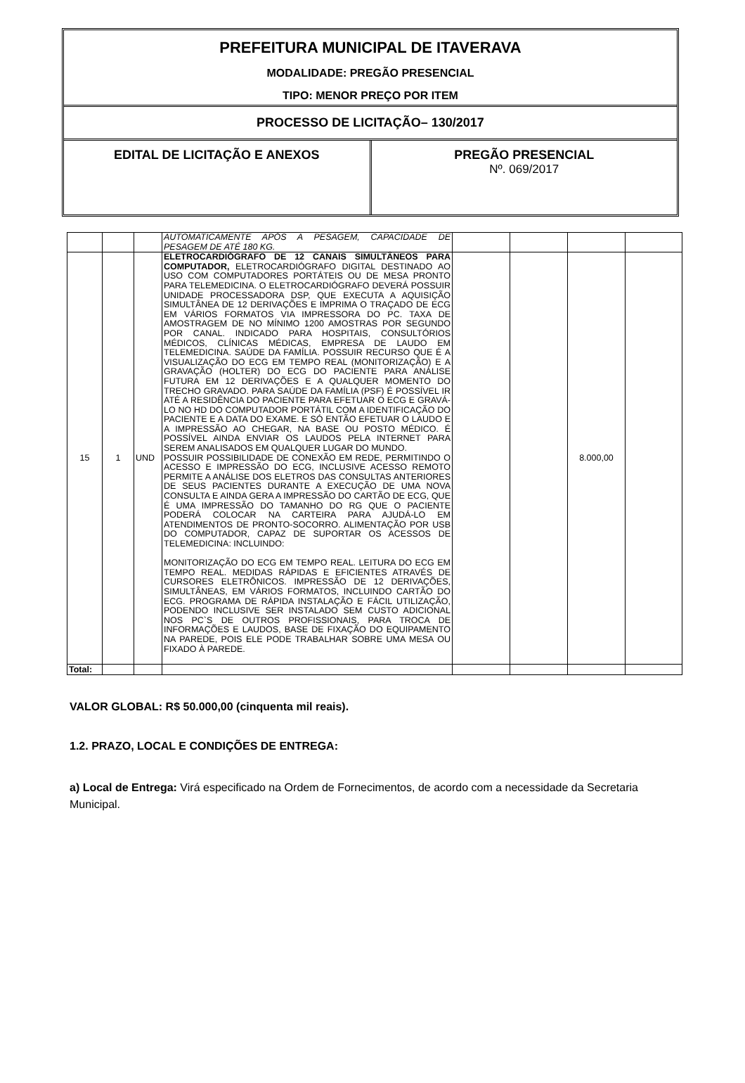PREFEITURA MUNICIPAL DE ITAVERAVA
MODALIDADE: PREGÃO PRESENCIAL
TIPO: MENOR PREÇO POR ITEM
PROCESSO DE LICITAÇÃO– 130/2017
EDITAL DE LICITAÇÃO E ANEXOS PREGÃO PRESENCIAL
Nº. 069/2017
| | | | AUTOMATICAMENTE APÓS A PESAGEM, CAPACIDADE DE PESAGEM DE ATÉ 180 KG. | | | | |
| 15 | 1 | UND | ELETROCARDIÓGRAFO DE 12 CANAIS SIMULTÂNEOS PARA COMPUTADOR, ELETROCARDIÓGRAFO DIGITAL DESTINADO AO USO COM COMPUTADORES PORTÁTEIS OU DE MESA PRONTO PARA TELEMEDICINA. O ELETROCARDIÓGRAFO DEVERÁ POSSUIR UNIDADE PROCESSADORA DSP, QUE EXECUTA A AQUISIÇÃO SIMULTÂNEA DE 12 DERIVAÇÕES E IMPRIMA O TRAÇADO DE ECG EM VÁRIOS FORMATOS VIA IMPRESSORA DO PC. TAXA DE AMOSTRAGEM DE NO MÍNIMO 1200 AMOSTRAS POR SEGUNDO POR CANAL. INDICADO PARA HOSPITAIS, CONSULTÓRIOS MÉDICOS, CLÍNICAS MÉDICAS, EMPRESA DE LAUDO EM TELEMEDICINA. SAÚDE DA FAMÍLIA. POSSUIR RECURSO QUE É A VISUALIZAÇÃO DO ECG EM TEMPO REAL (MONITORIZAÇÃO) E A GRAVAÇÃO (HOLTER) DO ECG DO PACIENTE PARA ANÁLISE FUTURA EM 12 DERIVAÇÕES E A QUALQUER MOMENTO DO TRECHO GRAVADO. PARA SAÚDE DA FAMÍLIA (PSF) É POSSÍVEL IR ATÉ A RESIDÊNCIA DO PACIENTE PARA EFETUAR O ECG E GRAVÁ-LO NO HD DO COMPUTADOR PORTÁTIL COM A IDENTIFICAÇÃO DO PACIENTE E A DATA DO EXAME. E SÓ ENTÃO EFETUAR O LAUDO E A IMPRESSÃO AO CHEGAR, NA BASE OU POSTO MÉDICO. É POSSÍVEL AINDA ENVIAR OS LAUDOS PELA INTERNET PARA SEREM ANALISADOS EM QUALQUER LUGAR DO MUNDO. POSSUIR POSSIBILIDADE DE CONEXÃO EM REDE, PERMITINDO O ACESSO E IMPRESSÃO DO ECG, INCLUSIVE ACESSO REMOTO PERMITE A ANÁLISE DOS ELETROS DAS CONSULTAS ANTERIORES DE SEUS PACIENTES DURANTE A EXECUÇÃO DE UMA NOVA CONSULTA E AINDA GERA A IMPRESSÃO DO CARTÃO DE ECG, QUE É UMA IMPRESSÃO DO TAMANHO DO RG QUE O PACIENTE PODERÁ COLOCAR NA CARTEIRA PARA AJUDÁ-LO EM ATENDIMENTOS DE PRONTO-SOCORRO. ALIMENTAÇÃO POR USB DO COMPUTADOR, CAPAZ DE SUPORTAR OS ACESSOS DE TELEMEDICINA: INCLUINDO: MONITORIZAÇÃO DO ECG EM TEMPO REAL. LEITURA DO ECG EM TEMPO REAL. MEDIDAS RÁPIDAS E EFICIENTES ATRAVÉS DE CURSORES ELETRÔNICOS. IMPRESSÃO DE 12 DERIVAÇÕES, SIMULTÂNEAS, EM VÁRIOS FORMATOS, INCLUINDO CARTÃO DO ECG. PROGRAMA DE RÁPIDA INSTALAÇÃO E FÁCIL UTILIZAÇÃO, PODENDO INCLUSIVE SER INSTALADO SEM CUSTO ADICIONAL NOS PC`S DE OUTROS PROFISSIONAIS, PARA TROCA DE INFORMAÇÕES E LAUDOS, BASE DE FIXAÇÃO DO EQUIPAMENTO NA PAREDE, POIS ELE PODE TRABALHAR SOBRE UMA MESA OU FIXADO À PAREDE. | | | 8.000,00 | |
| Total: | | | | | | | |
VALOR GLOBAL: R$ 50.000,00 (cinquenta mil reais).
1.2. PRAZO, LOCAL E CONDIÇÕES DE ENTREGA:
a) Local de Entrega: Virá especificado na Ordem de Fornecimentos, de acordo com a necessidade da Secretaria Municipal.